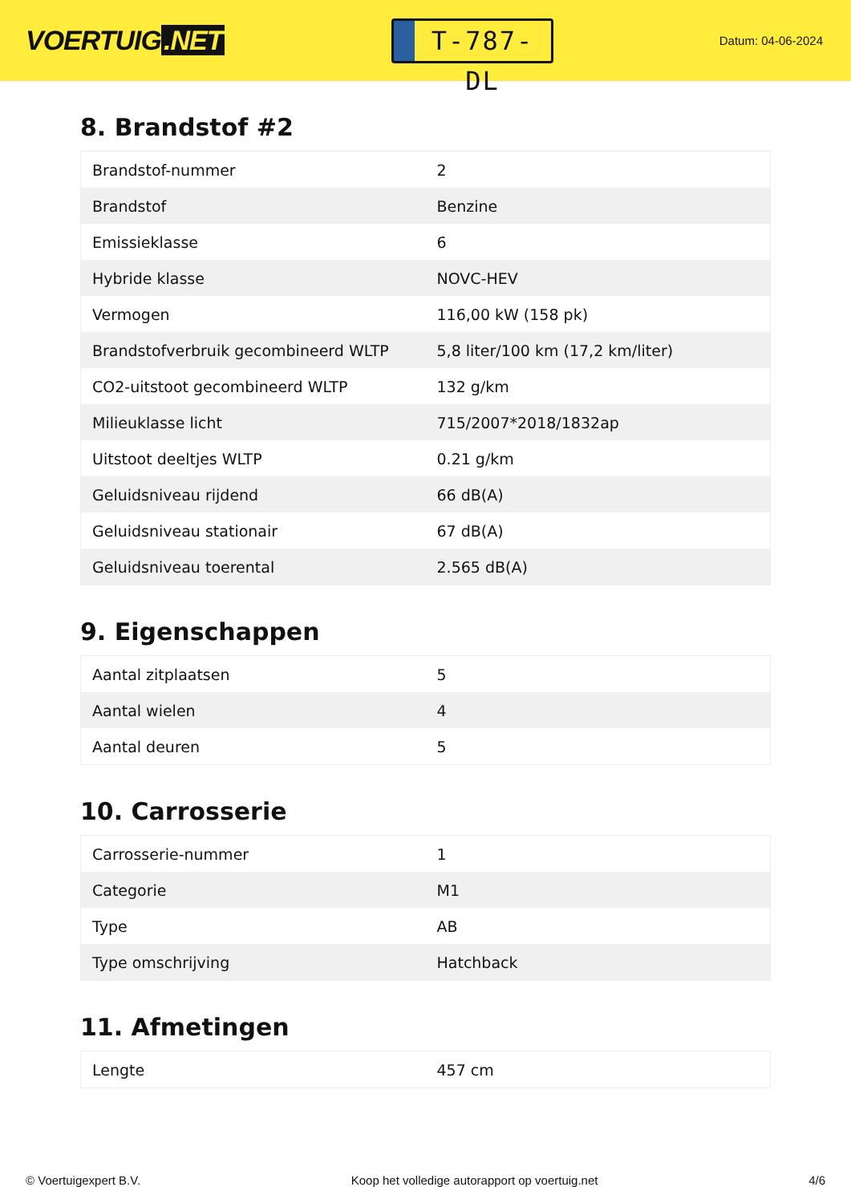VOERTUIG.NET
T-787-DL
Datum: 04-06-2024
8. Brandstof #2
| Brandstof-nummer | 2 |
| Brandstof | Benzine |
| Emissieklasse | 6 |
| Hybride klasse | NOVC-HEV |
| Vermogen | 116,00 kW (158 pk) |
| Brandstofverbruik gecombineerd WLTP | 5,8 liter/100 km (17,2 km/liter) |
| CO2-uitstoot gecombineerd WLTP | 132 g/km |
| Milieuklasse licht | 715/2007*2018/1832ap |
| Uitstoot deeltjes WLTP | 0.21 g/km |
| Geluidsniveau rijdend | 66 dB(A) |
| Geluidsniveau stationair | 67 dB(A) |
| Geluidsniveau toerental | 2.565 dB(A) |
9. Eigenschappen
| Aantal zitplaatsen | 5 |
| Aantal wielen | 4 |
| Aantal deuren | 5 |
10. Carrosserie
| Carrosserie-nummer | 1 |
| Categorie | M1 |
| Type | AB |
| Type omschrijving | Hatchback |
11. Afmetingen
| Lengte | 457 cm |
© Voertuigexpert B.V. Koop het volledige autorapport op voertuig.net 4/6